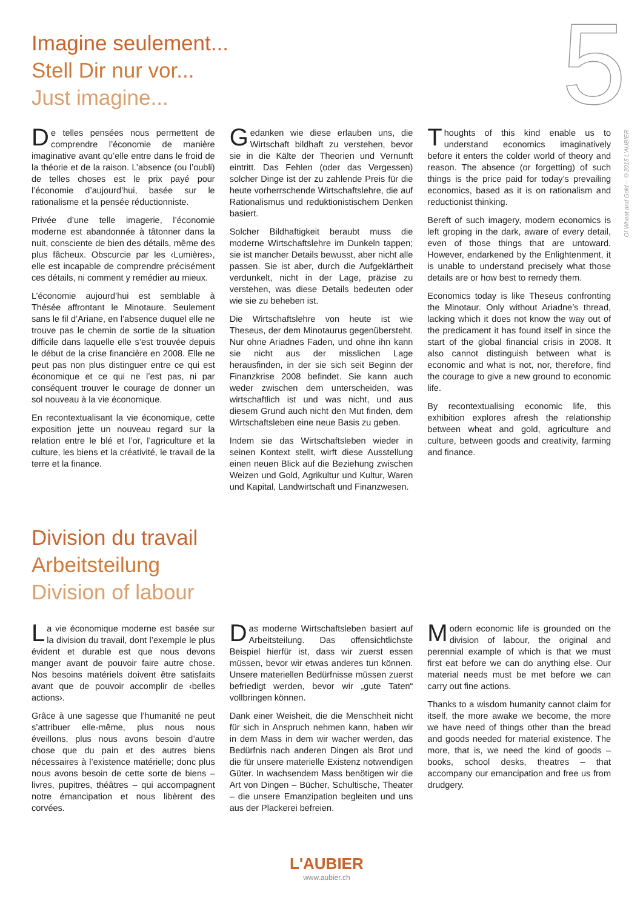5
Of Wheat and Gold – ©2015 L'AUBIER
Imagine seulement...
Stell Dir nur vor...
Just imagine...
De telles pensées nous permettent de comprendre l’économie de manière imaginative avant qu’elle entre dans le froid de la théorie et de la raison. L’absence (ou l’oubli) de telles choses est le prix payé pour l’économie d’aujourd’hui, basée sur le rationalisme et la pensée réductionniste.
Privée d’une telle imagerie, l’économie moderne est abandonnée à tâtonner dans la nuit, consciente de bien des détails, même des plus fâcheux. Obscurcie par les ‹Lumières›, elle est incapable de comprendre précisément ces détails, ni comment y remédier au mieux.
L’économie aujourd’hui est semblable à Thésée affrontant le Minotaure. Seulement sans le fil d’Ariane, en l’absence duquel elle ne trouve pas le chemin de sortie de la situation difficile dans laquelle elle s’est trouvée depuis le début de la crise financière en 2008. Elle ne peut pas non plus distinguer entre ce qui est économique et ce qui ne l’est pas, ni par conséquent trouver le courage de donner un sol nouveau à la vie économique.
En recontextualisant la vie économique, cette exposition jette un nouveau regard sur la relation entre le blé et l’or, l’agriculture et la culture, les biens et la créativité, le travail de la terre et la finance.
Gedanken wie diese erlauben uns, die Wirtschaft bildhaft zu verstehen, bevor sie in die Kälte der Theorien und Vernunft eintritt. Das Fehlen (oder das Vergessen) solcher Dinge ist der zu zahlende Preis für die heute vorherrschende Wirtschaftslehre, die auf Rationalismus und reduktionistischem Denken basiert.
Solcher Bildhaftigkeit beraubt muss die moderne Wirtschaftslehre im Dunkeln tappen; sie ist mancher Details bewusst, aber nicht alle passen. Sie ist aber, durch die Aufgeklärtheit verdunkelt, nicht in der Lage, präzise zu verstehen, was diese Details bedeuten oder wie sie zu beheben ist.
Die Wirtschaftslehre von heute ist wie Theseus, der dem Minotaurus gegenübersteht. Nur ohne Ariadnes Faden, und ohne ihn kann sie nicht aus der misslichen Lage herausfinden, in der sie sich seit Beginn der Finanzkrise 2008 befindet. Sie kann auch weder zwischen dem unterscheiden, was wirtschaftlich ist und was nicht, und aus diesem Grund auch nicht den Mut finden, dem Wirtschaftsleben eine neue Basis zu geben.
Indem sie das Wirtschaftsleben wieder in seinen Kontext stellt, wirft diese Ausstellung einen neuen Blick auf die Beziehung zwischen Weizen und Gold, Agrikultur und Kultur, Waren und Kapital, Landwirtschaft und Finanzwesen.
Thoughts of this kind enable us to understand economics imaginatively before it enters the colder world of theory and reason. The absence (or forgetting) of such things is the price paid for today’s prevailing economics, based as it is on rationalism and reductionist thinking.
Bereft of such imagery, modern economics is left groping in the dark, aware of every detail, even of those things that are untoward. However, endarkened by the Enlightenment, it is unable to understand precisely what those details are or how best to remedy them.
Economics today is like Theseus confronting the Minotaur. Only without Ariadne’s thread, lacking which it does not know the way out of the predicament it has found itself in since the start of the global financial crisis in 2008. It also cannot distinguish between what is economic and what is not, nor, therefore, find the courage to give a new ground to economic life.
By recontextualising economic life, this exhibition explores afresh the relationship between wheat and gold, agriculture and culture, between goods and creativity, farming and finance.
Division du travail
Arbeitsteilung
Division of labour
La vie économique moderne est basée sur la division du travail, dont l’exemple le plus évident et durable est que nous devons manger avant de pouvoir faire autre chose. Nos besoins matériels doivent être satisfaits avant que de pouvoir accomplir de ‹belles actions›.
Grâce à une sagesse que l’humanité ne peut s’attribuer elle-même, plus nous nous éveillons, plus nous avons besoin d’autre chose que du pain et des autres biens nécessaires à l’existence matérielle; donc plus nous avons besoin de cette sorte de biens – livres, pupitres, théâtres – qui accompagnent notre émancipation et nous libèrent des corvées.
Das moderne Wirtschaftsleben basiert auf Arbeitsteilung. Das offensichtlichste Beispiel hierfür ist, dass wir zuerst essen müssen, bevor wir etwas anderes tun können. Unsere materiellen Bedürfnisse müssen zuerst befriedigt werden, bevor wir „gute Taten“ vollbringen können.
Dank einer Weisheit, die die Menschheit nicht für sich in Anspruch nehmen kann, haben wir in dem Mass in dem wir wacher werden, das Bedürfnis nach anderen Dingen als Brot und die für unsere materielle Existenz notwendigen Güter. In wachsendem Mass benötigen wir die Art von Dingen – Bücher, Schultische, Theater – die unsere Emanzipation begleiten und uns aus der Plackerei befreien.
Modern economic life is grounded on the division of labour, the original and perennial example of which is that we must first eat before we can do anything else. Our material needs must be met before we can carry out fine actions.
Thanks to a wisdom humanity cannot claim for itself, the more awake we become, the more we have need of things other than the bread and goods needed for material existence. The more, that is, we need the kind of goods – books, school desks, theatres – that accompany our emancipation and free us from drudgery.
L'AUBIER
www.aubier.ch